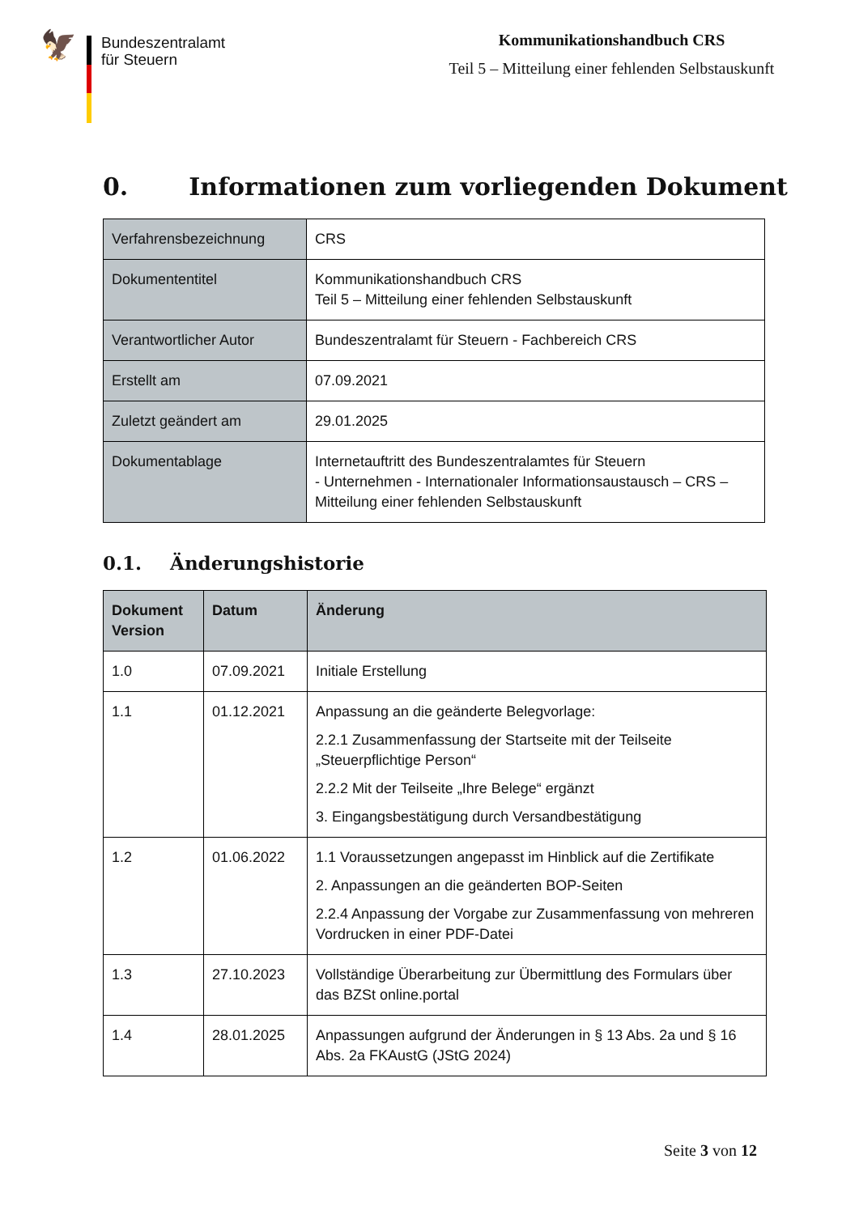🦅
Bundeszentralamt
für Steuern
Kommunikationshandbuch CRS
Teil 5 – Mitteilung einer fehlenden Selbstauskunft
0. Informationen zum vorliegenden Dokument
| Verfahrensbezeichnung | CRS |
| Dokumententitel | Kommunikationshandbuch CRS Teil 5 – Mitteilung einer fehlenden Selbstauskunft |
| Verantwortlicher Autor | Bundeszentralamt für Steuern - Fachbereich CRS |
| Erstellt am | 07.09.2021 |
| Zuletzt geändert am | 29.01.2025 |
| Dokumentablage | Internetauftritt des Bundeszentralamtes für Steuern - Unternehmen - Internationaler Informationsaustausch – CRS – Mitteilung einer fehlenden Selbstauskunft |
0.1. Änderungshistorie
| Dokument Version | Datum | Änderung |
| --- | --- | --- |
| 1.0 | 07.09.2021 | Initiale Erstellung |
| 1.1 | 01.12.2021 | Anpassung an die geänderte Belegvorlage: 2.2.1 Zusammenfassung der Startseite mit der Teilseite „Steuerpflichtige Person“ 2.2.2 Mit der Teilseite „Ihre Belege“ ergänzt 3. Eingangsbestätigung durch Versandbestätigung |
| 1.2 | 01.06.2022 | 1.1 Voraussetzungen angepasst im Hinblick auf die Zertifikate 2. Anpassungen an die geänderten BOP-Seiten 2.2.4 Anpassung der Vorgabe zur Zusammenfassung von mehreren Vordrucken in einer PDF-Datei |
| 1.3 | 27.10.2023 | Vollständige Überarbeitung zur Übermittlung des Formulars über das BZSt online.portal |
| 1.4 | 28.01.2025 | Anpassungen aufgrund der Änderungen in § 13 Abs. 2a und § 16 Abs. 2a FKAustG (JStG 2024) |
Seite 3 von 12